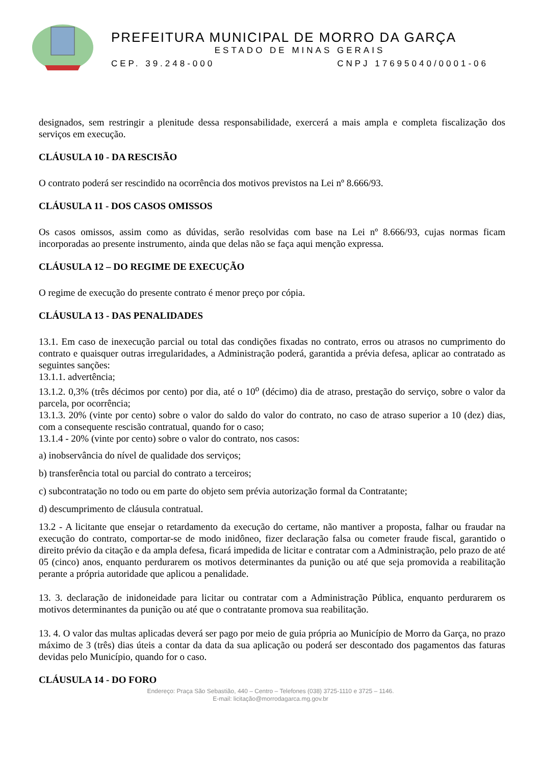PREFEITURA MUNICIPAL DE MORRO DA GARÇA
ESTADO DE MINAS GERAIS
CEP. 39.248-000 CNPJ 17695040/0001-06
designados, sem restringir a plenitude dessa responsabilidade, exercerá a mais ampla e completa fiscalização dos serviços em execução.
CLÁUSULA 10 - DA RESCISÃO
O contrato poderá ser rescindido na ocorrência dos motivos previstos na Lei nº 8.666/93.
CLÁUSULA 11 - DOS CASOS OMISSOS
Os casos omissos, assim como as dúvidas, serão resolvidas com base na Lei nº 8.666/93, cujas normas ficam incorporadas ao presente instrumento, ainda que delas não se faça aqui menção expressa.
CLÁUSULA 12 – DO REGIME DE EXECUÇÃO
O regime de execução do presente contrato é menor preço por cópia.
CLÁUSULA 13 - DAS PENALIDADES
13.1. Em caso de inexecução parcial ou total das condições fixadas no contrato, erros ou atrasos no cumprimento do contrato e quaisquer outras irregularidades, a Administração poderá, garantida a prévia defesa, aplicar ao contratado as seguintes sanções:
13.1.1. advertência;
13.1.2. 0,3% (três décimos por cento) por dia, até o 10<sup>o</sup> (décimo) dia de atraso, prestação do serviço, sobre o valor da parcela, por ocorrência;
13.1.3. 20% (vinte por cento) sobre o valor do saldo do valor do contrato, no caso de atraso superior a 10 (dez) dias, com a consequente rescisão contratual, quando for o caso;
13.1.4 - 20% (vinte por cento) sobre o valor do contrato, nos casos:
a) inobservância do nível de qualidade dos serviços;
b) transferência total ou parcial do contrato a terceiros;
c) subcontratação no todo ou em parte do objeto sem prévia autorização formal da Contratante;
d) descumprimento de cláusula contratual.
13.2 - A licitante que ensejar o retardamento da execução do certame, não mantiver a proposta, falhar ou fraudar na execução do contrato, comportar-se de modo inidôneo, fizer declaração falsa ou cometer fraude fiscal, garantido o direito prévio da citação e da ampla defesa, ficará impedida de licitar e contratar com a Administração, pelo prazo de até 05 (cinco) anos, enquanto perdurarem os motivos determinantes da punição ou até que seja promovida a reabilitação perante a própria autoridade que aplicou a penalidade.
13. 3. declaração de inidoneidade para licitar ou contratar com a Administração Pública, enquanto perdurarem os motivos determinantes da punição ou até que o contratante promova sua reabilitação.
13. 4. O valor das multas aplicadas deverá ser pago por meio de guia própria ao Município de Morro da Garça, no prazo máximo de 3 (três) dias úteis a contar da data da sua aplicação ou poderá ser descontado dos pagamentos das faturas devidas pelo Município, quando for o caso.
CLÁUSULA 14 - DO FORO
Endereço: Praça São Sebastião, 440 – Centro – Telefones (038) 3725-1110 e 3725 – 1146.
E-mail: licitação@morrodagarca.mg.gov.br